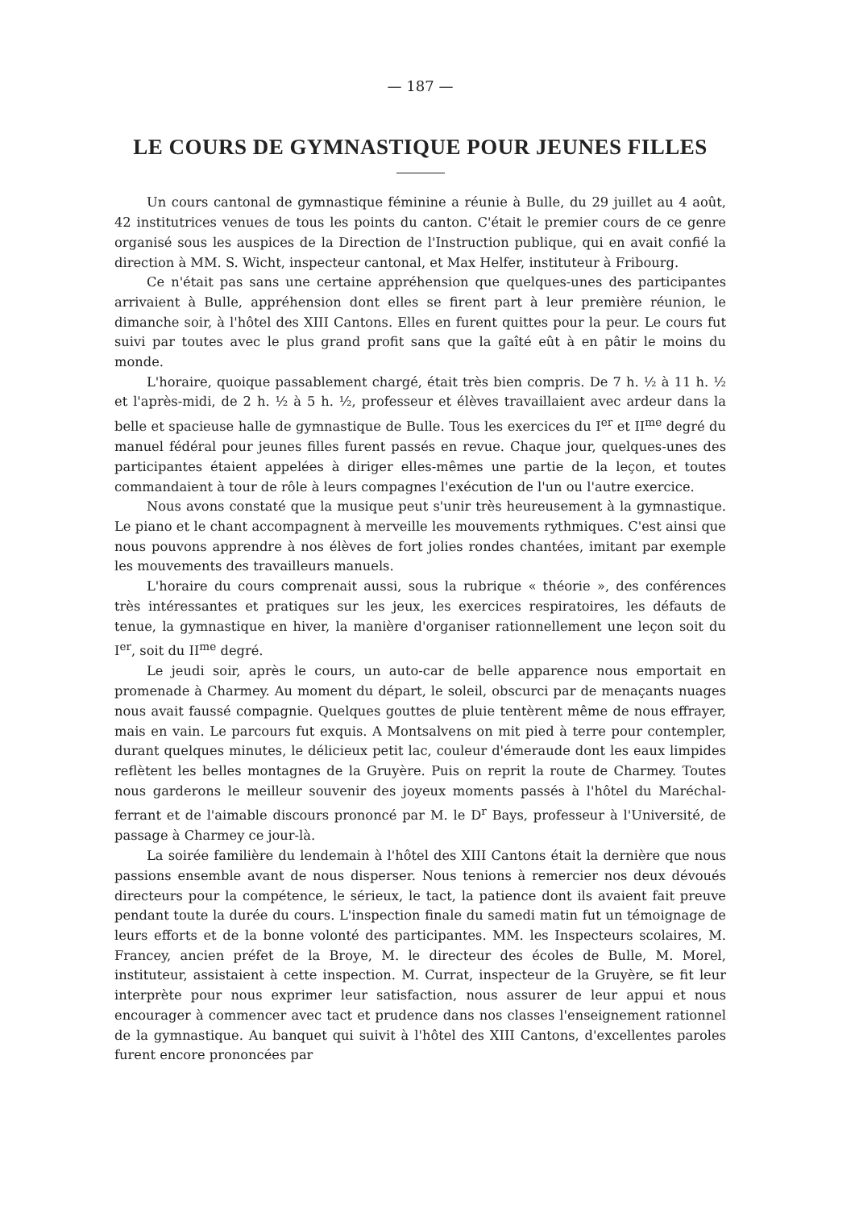— 187 —
LE COURS DE GYMNASTIQUE POUR JEUNES FILLES
Un cours cantonal de gymnastique féminine a réunie à Bulle, du 29 juillet au 4 août, 42 institutrices venues de tous les points du canton. C'était le premier cours de ce genre organisé sous les auspices de la Direction de l'Instruction publique, qui en avait confié la direction à MM. S. Wicht, inspecteur cantonal, et Max Helfer, instituteur à Fribourg.
Ce n'était pas sans une certaine appréhension que quelques-unes des participantes arrivaient à Bulle, appréhension dont elles se firent part à leur première réunion, le dimanche soir, à l'hôtel des XIII Cantons. Elles en furent quittes pour la peur. Le cours fut suivi par toutes avec le plus grand profit sans que la gaîté eût à en pâtir le moins du monde.
L'horaire, quoique passablement chargé, était très bien compris. De 7 h. ½ à 11 h. ½ et l'après-midi, de 2 h. ½ à 5 h. ½, professeur et élèves travaillaient avec ardeur dans la belle et spacieuse halle de gymnastique de Bulle. Tous les exercices du I<sup>er</sup> et II<sup>me</sup> degré du manuel fédéral pour jeunes filles furent passés en revue. Chaque jour, quelques-unes des participantes étaient appelées à diriger elles-mêmes une partie de la leçon, et toutes commandaient à tour de rôle à leurs compagnes l'exécution de l'un ou l'autre exercice.
Nous avons constaté que la musique peut s'unir très heureusement à la gymnastique. Le piano et le chant accompagnent à merveille les mouvements rythmiques. C'est ainsi que nous pouvons apprendre à nos élèves de fort jolies rondes chantées, imitant par exemple les mouvements des travailleurs manuels.
L'horaire du cours comprenait aussi, sous la rubrique « théorie », des conférences très intéressantes et pratiques sur les jeux, les exercices respiratoires, les défauts de tenue, la gymnastique en hiver, la manière d'organiser rationnellement une leçon soit du I<sup>er</sup>, soit du II<sup>me</sup> degré.
Le jeudi soir, après le cours, un auto-car de belle apparence nous emportait en promenade à Charmey. Au moment du départ, le soleil, obscurci par de menaçants nuages nous avait faussé compagnie. Quelques gouttes de pluie tentèrent même de nous effrayer, mais en vain. Le parcours fut exquis. A Montsalvens on mit pied à terre pour contempler, durant quelques minutes, le délicieux petit lac, couleur d'émeraude dont les eaux limpides reflètent les belles montagnes de la Gruyère. Puis on reprit la route de Charmey. Toutes nous garderons le meilleur souvenir des joyeux moments passés à l'hôtel du Maréchal-ferrant et de l'aimable discours prononcé par M. le D<sup>r</sup> Bays, professeur à l'Université, de passage à Charmey ce jour-là.
La soirée familière du lendemain à l'hôtel des XIII Cantons était la dernière que nous passions ensemble avant de nous disperser. Nous tenions à remercier nos deux dévoués directeurs pour la compétence, le sérieux, le tact, la patience dont ils avaient fait preuve pendant toute la durée du cours. L'inspection finale du samedi matin fut un témoignage de leurs efforts et de la bonne volonté des participantes. MM. les Inspecteurs scolaires, M. Francey, ancien préfet de la Broye, M. le directeur des écoles de Bulle, M. Morel, instituteur, assistaient à cette inspection. M. Currat, inspecteur de la Gruyère, se fit leur interprète pour nous exprimer leur satisfaction, nous assurer de leur appui et nous encourager à commencer avec tact et prudence dans nos classes l'enseignement rationnel de la gymnastique. Au banquet qui suivit à l'hôtel des XIII Cantons, d'excellentes paroles furent encore prononcées par